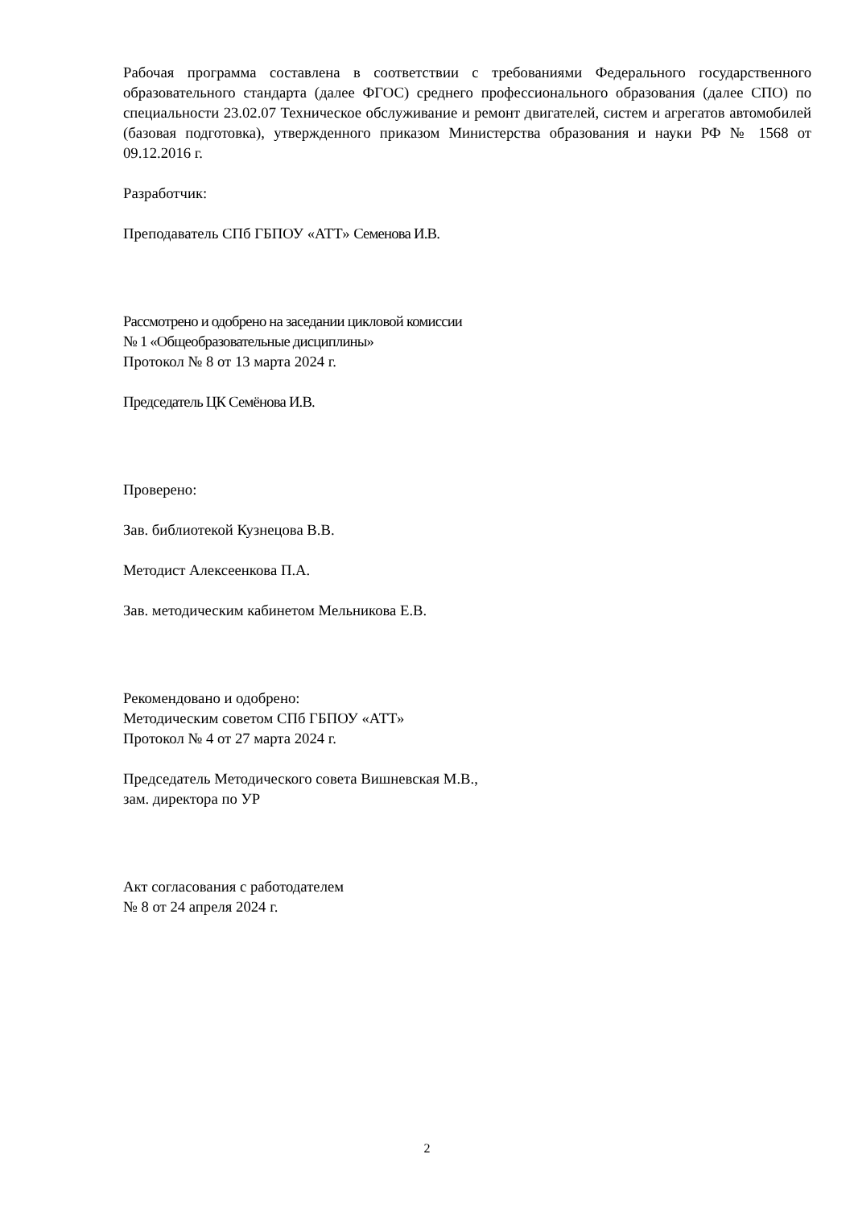Рабочая программа составлена в соответствии с требованиями Федерального государственного образовательного стандарта (далее ФГОС) среднего профессионального образования (далее СПО) по специальности 23.02.07 Техническое обслуживание и ремонт двигателей, систем и агрегатов автомобилей (базовая подготовка), утвержденного приказом Министерства образования и науки РФ № 1568 от 09.12.2016 г.
Разработчик:
Преподаватель СПб ГБПОУ «АТТ» Семенова И.В.
Рассмотрено и одобрено на заседании цикловой комиссии
№ 1 «Общеобразовательные дисциплины»
Протокол № 8 от 13 марта 2024 г.
Председатель ЦК Семёнова И.В.
Проверено:
Зав. библиотекой Кузнецова В.В.
Методист Алексеенкова П.А.
Зав. методическим кабинетом Мельникова Е.В.
Рекомендовано и одобрено:
Методическим советом СПб ГБПОУ «АТТ»
Протокол № 4 от 27 марта 2024 г.
Председатель Методического совета Вишневская М.В.,
зам. директора по УР
Акт согласования с работодателем
№ 8 от 24 апреля 2024 г.
2